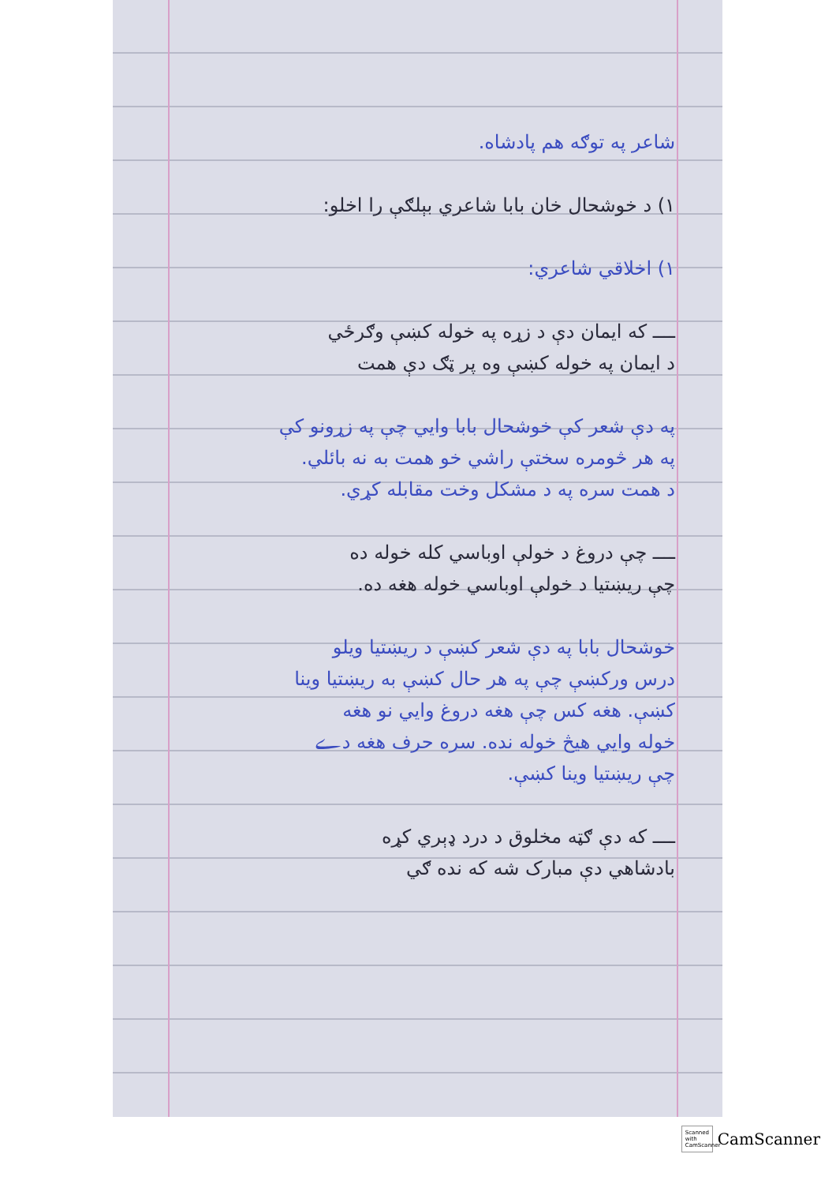شاعر په توګه هم پادشاه.
۱) د خوشحال خان بابا شاعري بېلګې را اخلو:
۱) اخلاقي شاعري:
ــــ که ایمان دې د زړه په خوله کښې وګرځي
د ایمان په خوله کښې وه پر ټګ دې همت
په دې شعر کې خوشحال بابا وايي چې په زړونو کې
په هر څومره سختې راشي خو همت به نه بائلي.
د همت سره په د مشکل وخت مقابله کړي.
ــــ چې دروغ د خولې اوباسي کله خوله ده
چې ریښتیا د خولې اوباسي خوله هغه ده.
خوشحال بابا په دې شعر کښې د ریښتیا ویلو
درس ورکښې چې په هر حال کښې به ریښتیا وینا
کښې. هغه کس چې هغه دروغ وایي نو هغه
خوله وایي هیڅ خوله نده. سره حرف هغه دے
چې ریښتیا وینا کښې.
ــــ که دې ګټه مخلوق د درد ډېري کړه
بادشاهي دې مبارک شه که نده ګي
Scanned with CamScanner
CamScanner